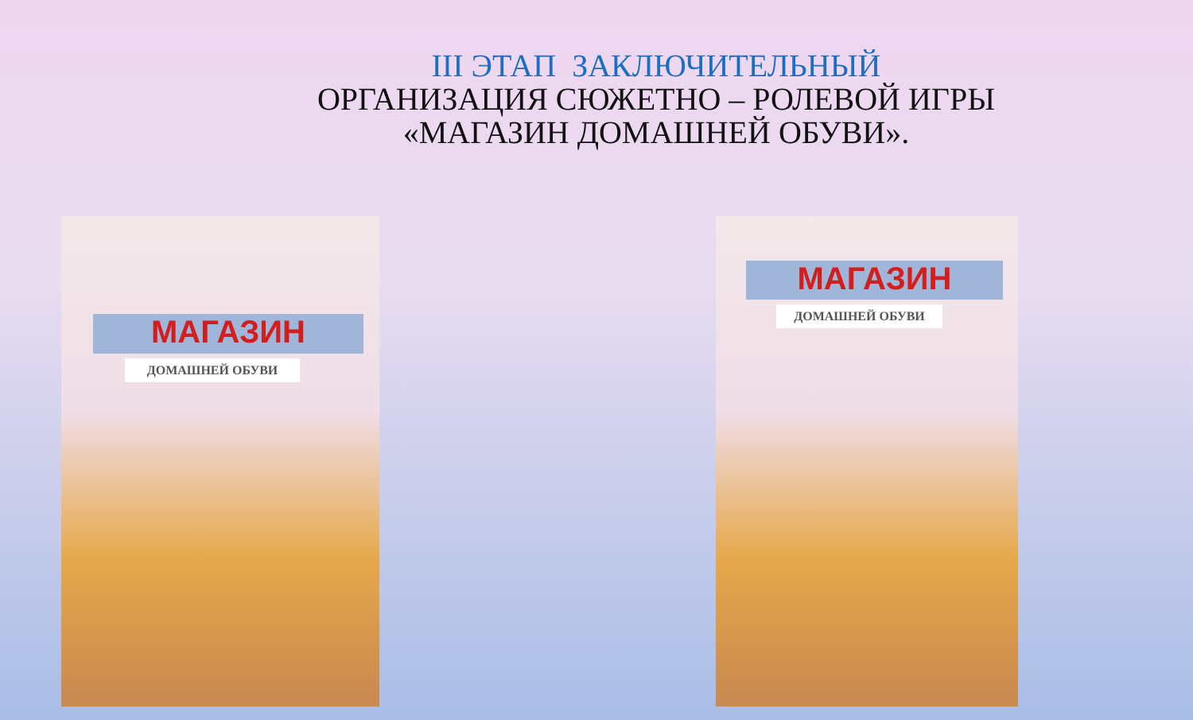III ЭТАП ЗАКЛЮЧИТЕЛЬНЫЙ
ОРГАНИЗАЦИЯ СЮЖЕТНО – РОЛЕВОЙ ИГРЫ
«МАГАЗИН ДОМАШНЕЙ ОБУВИ».
МАГАЗИН
ДОМАШНЕЙ ОБУВИ
МАГАЗИН
ДОМАШНЕЙ ОБУВИ